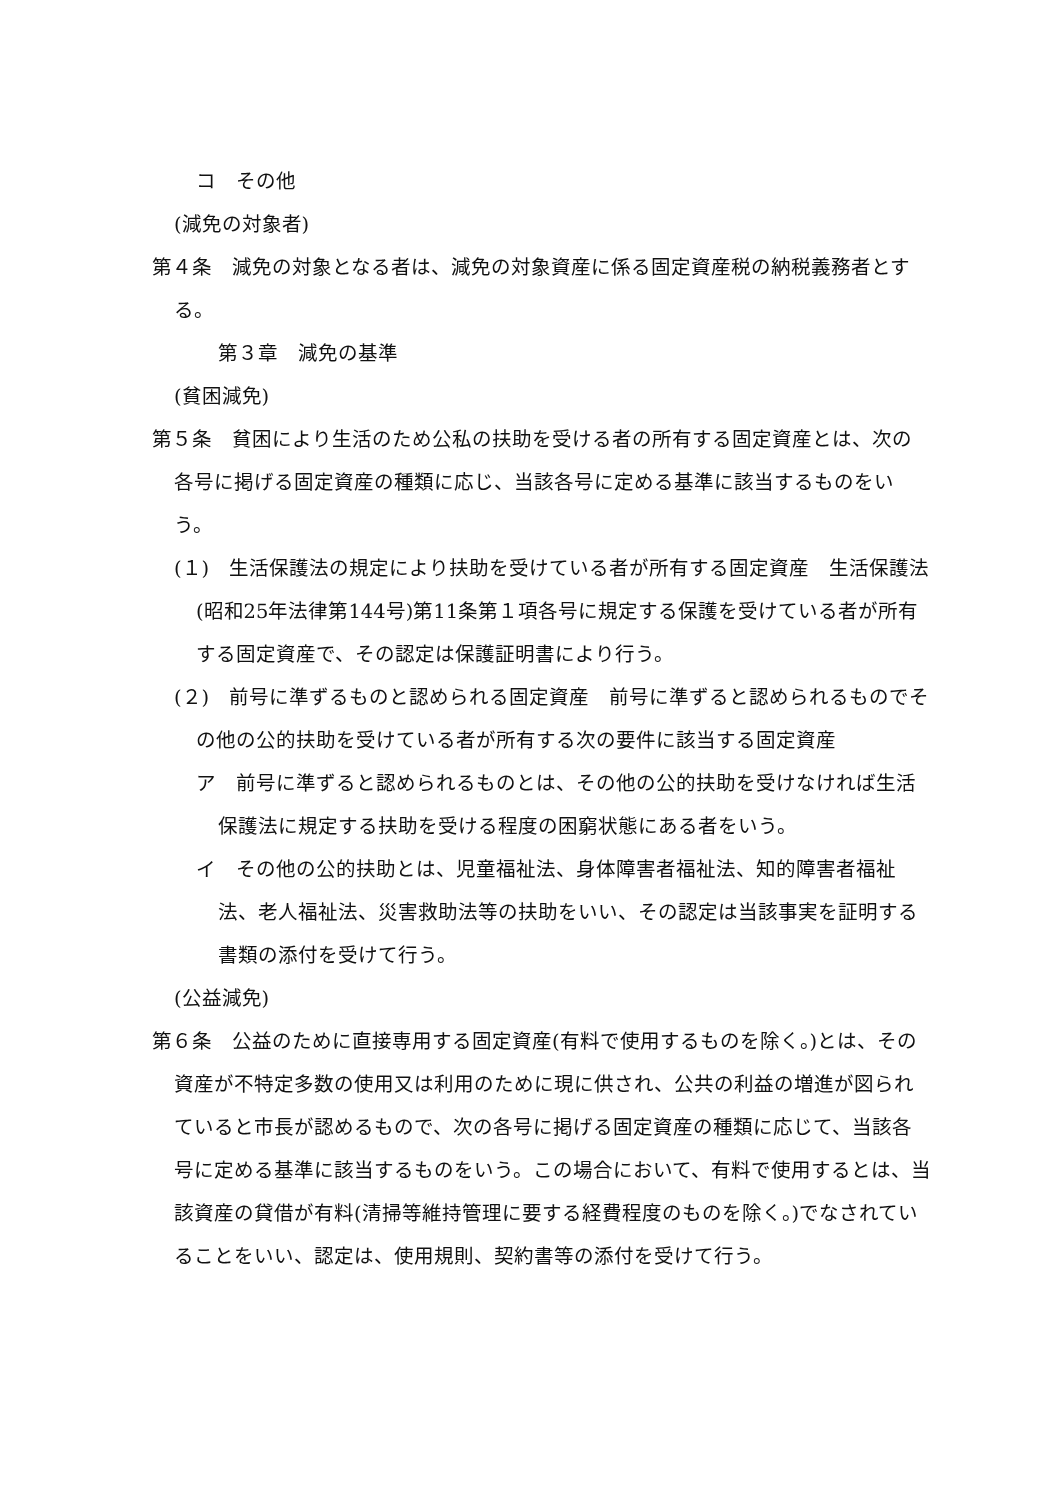コ　その他
(減免の対象者)
第４条　減免の対象となる者は、減免の対象資産に係る固定資産税の納税義務者とする。
第３章　減免の基準
(貧困減免)
第５条　貧困により生活のため公私の扶助を受ける者の所有する固定資産とは、次の各号に掲げる固定資産の種類に応じ、当該各号に定める基準に該当するものをいう。
(１)　生活保護法の規定により扶助を受けている者が所有する固定資産　生活保護法(昭和25年法律第144号)第11条第１項各号に規定する保護を受けている者が所有する固定資産で、その認定は保護証明書により行う。
(２)　前号に準ずるものと認められる固定資産　前号に準ずると認められるものでその他の公的扶助を受けている者が所有する次の要件に該当する固定資産
ア　前号に準ずると認められるものとは、その他の公的扶助を受けなければ生活保護法に規定する扶助を受ける程度の困窮状態にある者をいう。
イ　その他の公的扶助とは、児童福祉法、身体障害者福祉法、知的障害者福祉法、老人福祉法、災害救助法等の扶助をいい、その認定は当該事実を証明する書類の添付を受けて行う。
(公益減免)
第６条　公益のために直接専用する固定資産(有料で使用するものを除く。)とは、その資産が不特定多数の使用又は利用のために現に供され、公共の利益の増進が図られていると市長が認めるもので、次の各号に掲げる固定資産の種類に応じて、当該各号に定める基準に該当するものをいう。この場合において、有料で使用するとは、当該資産の貸借が有料(清掃等維持管理に要する経費程度のものを除く。)でなされていることをいい、認定は、使用規則、契約書等の添付を受けて行う。